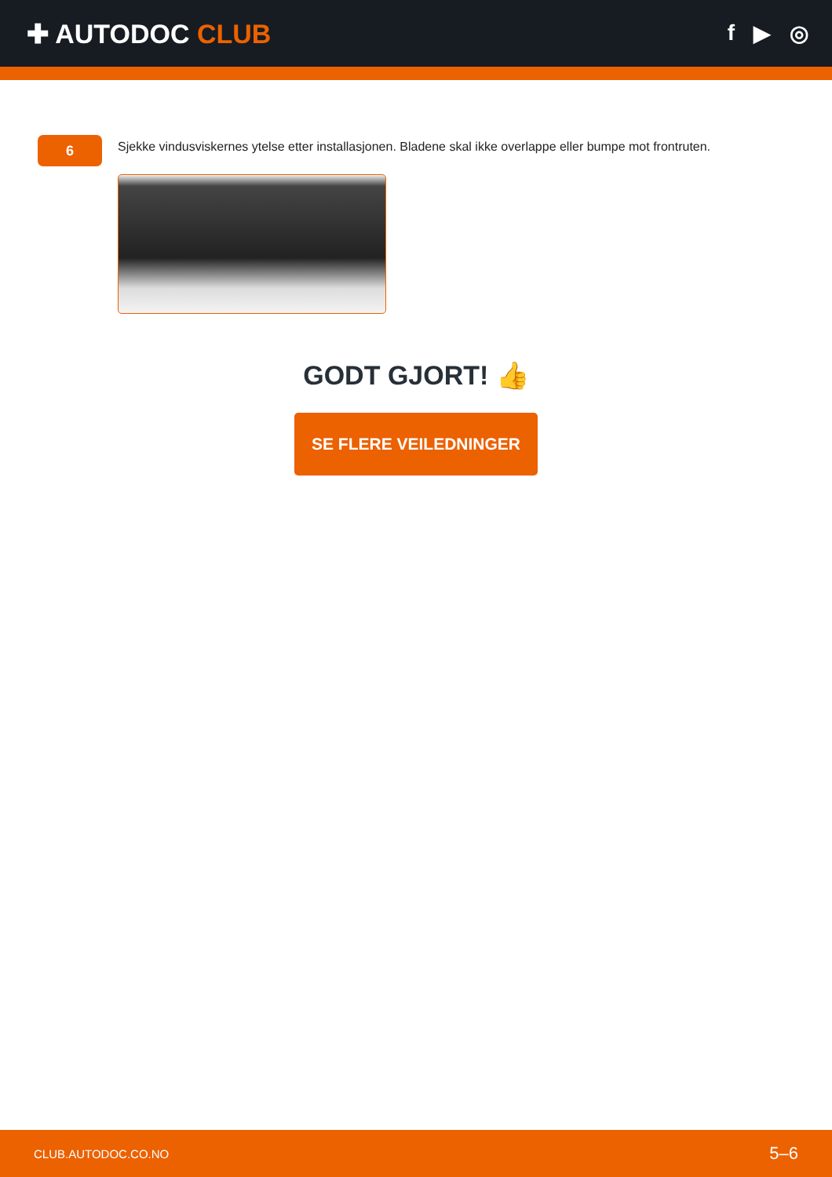✚ AUTODOC CLUB
f ▶ ◎
6
Sjekke vindusviskernes ytelse etter installasjonen. Bladene skal ikke overlappe eller bumpe mot frontruten.
GODT GJORT! 👍
SE FLERE VEILEDNINGER
CLUB.AUTODOC.CO.NO 5–6